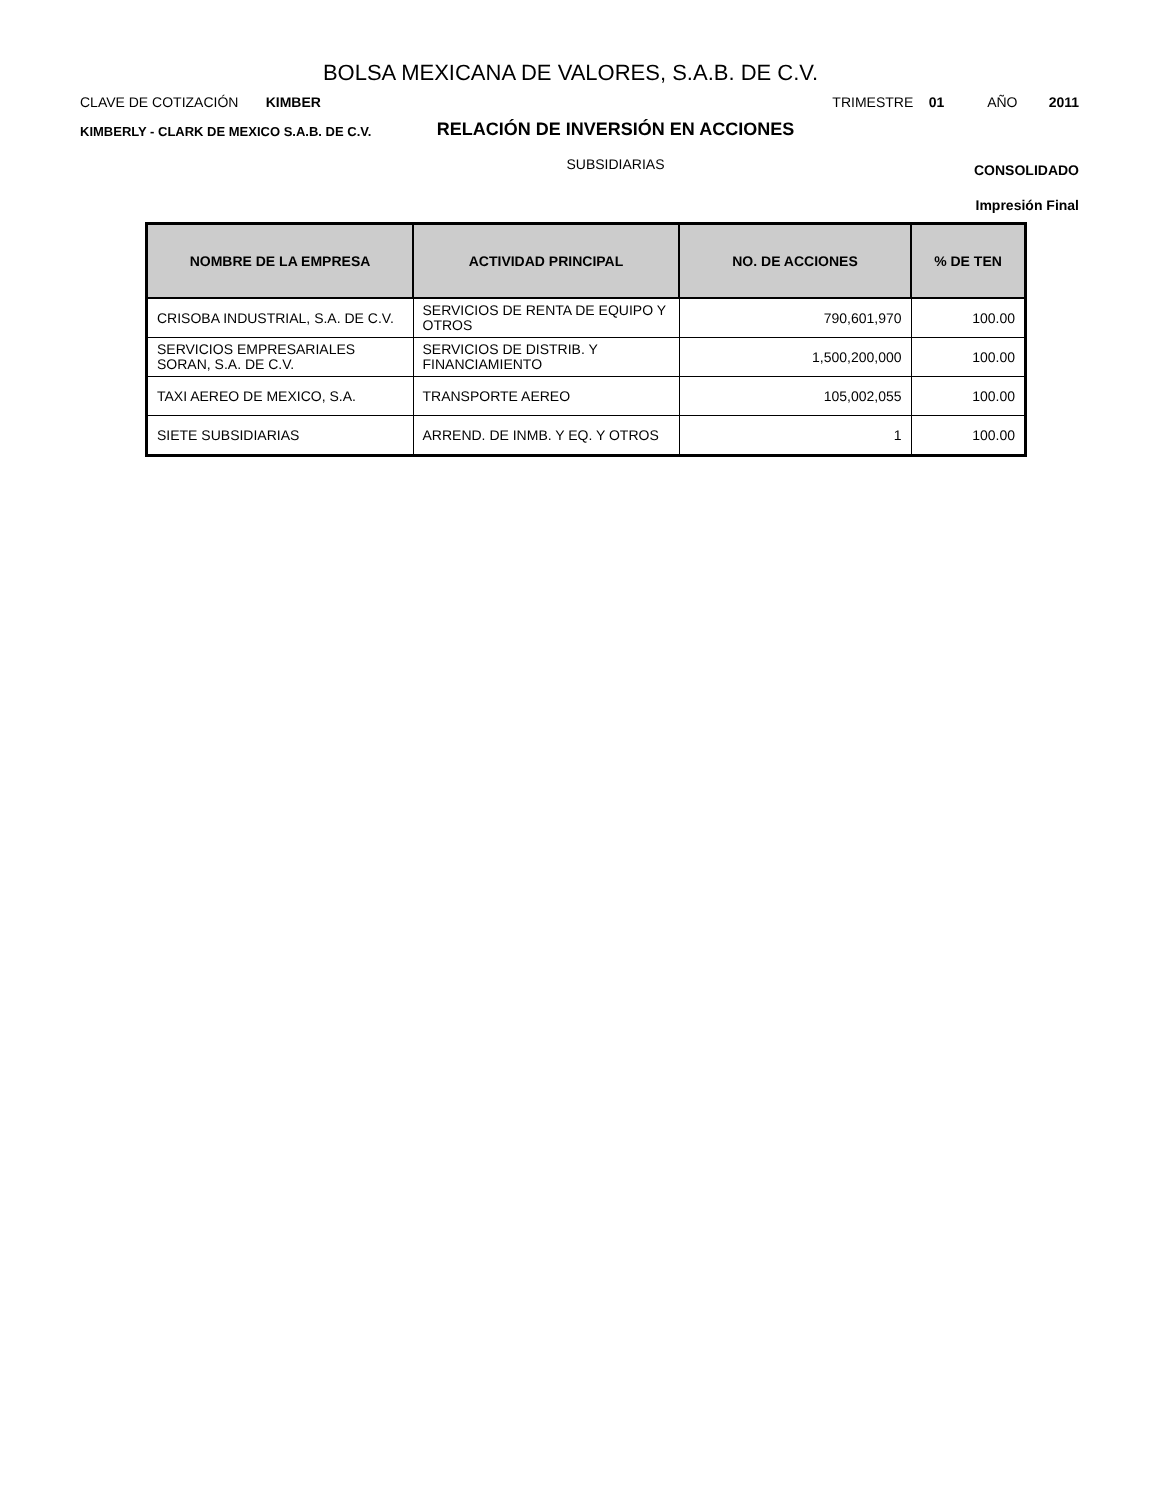BOLSA MEXICANA DE VALORES, S.A.B. DE C.V.
CLAVE DE COTIZACIÓN KIMBER TRIMESTRE 01 AÑO 2011
KIMBERLY - CLARK DE MEXICO S.A.B. DE C.V.
RELACIÓN DE INVERSIÓN EN ACCIONES
CONSOLIDADO
SUBSIDIARIAS
Impresión Final
| NOMBRE DE LA EMPRESA | ACTIVIDAD PRINCIPAL | NO. DE ACCIONES | % DE TEN |
| --- | --- | --- | --- |
| CRISOBA INDUSTRIAL, S.A. DE C.V. | SERVICIOS DE RENTA DE EQUIPO Y OTROS | 790,601,970 | 100.00 |
| SERVICIOS EMPRESARIALES SORAN, S.A. DE C.V. | SERVICIOS DE DISTRIB. Y FINANCIAMIENTO | 1,500,200,000 | 100.00 |
| TAXI AEREO DE MEXICO, S.A. | TRANSPORTE AEREO | 105,002,055 | 100.00 |
| SIETE SUBSIDIARIAS | ARREND. DE INMB. Y EQ. Y OTROS | 1 | 100.00 |